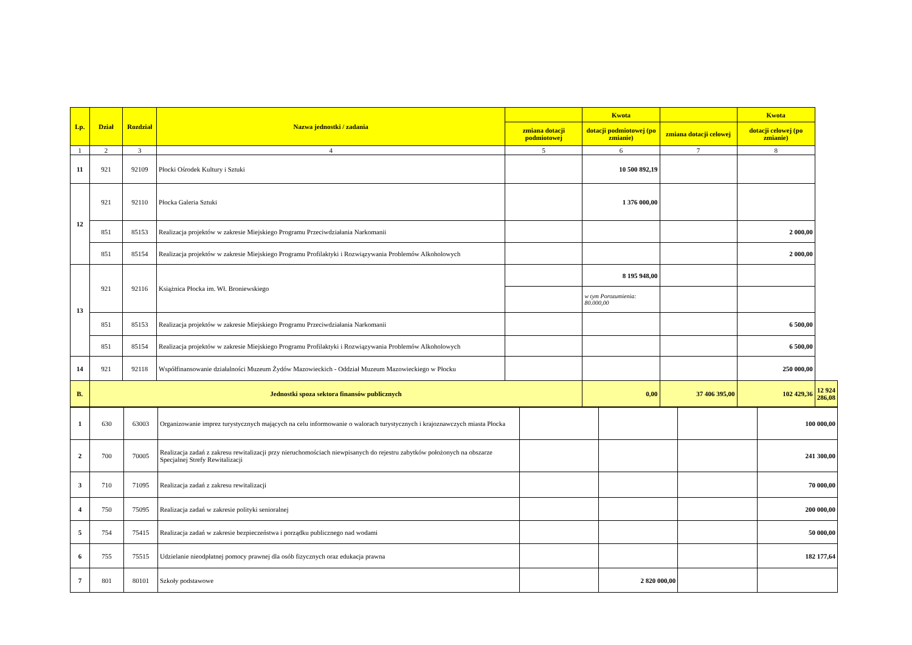| Lp. | Dział | Rozdział | Nazwa jednostki / zadania | | Kwota | | Kwota | |
| --- | --- | --- | --- | --- | --- | --- | --- | --- |
| | | | | zmiana dotacji podmiotowej | dotacji podmiotowej (po zmianie) | zmiana dotacji celowej | dotacji celowej (po zmianie) | |
| 1 | 2 | 3 | 4 | 5 | 6 | 7 | 8 | |
| 11 | 921 | 92109 | Płocki Ośrodek Kultury i Sztuki | | 10 500 892,19 | | | |
| 12 | 921 | 92110 | Płocka Galeria Sztuki | | 1 376 000,00 | | | |
| | 851 | 85153 | Realizacja projektów w zakresie Miejskiego Programu Przeciwdziałania Narkomanii | | | | 2 000,00 | |
| | 851 | 85154 | Realizacja projektów w zakresie Miejskiego Programu Profilaktyki i Rozwiązywania Problemów Alkoholowych | | | | 2 000,00 | |
| 13 | 921 | 92116 | Książnica Płocka im. Wł. Broniewskiego | | 8 195 948,00 | | | |
| | | | | | w tym Porozumienia: 80.000,00 | | | |
| | 851 | 85153 | Realizacja projektów w zakresie Miejskiego Programu Przeciwdziałania Narkomanii | | | | 6 500,00 | |
| | 851 | 85154 | Realizacja projektów w zakresie Miejskiego Programu Profilaktyki i Rozwiązywania Problemów Alkoholowych | | | | 6 500,00 | |
| 14 | 921 | 92118 | Współfinansowanie działalności Muzeum Żydów Mazowieckich - Oddział Muzeum Mazowieckiego w Płocku | | | | 250 000,00 | |
| B. | Jednostki spoza sektora finansów publicznych | | | | 0,00 | 37 406 395,00 | 102 429,36 | 12 924 286,08 |
| 1 | 630 | 63003 | Organizowanie imprez turystycznych mających na celu informowanie o walorach turystycznych i krajoznawczych miasta Płocka | | | | 100 000,00 |
| 2 | 700 | 70005 | Realizacja zadań z zakresu rewitalizacji przy nieruchomościach niewpisanych do rejestru zabytków położonych na obszarze Specjalnej Strefy Rewitalizacji | | | | 241 300,00 |
| 3 | 710 | 71095 | Realizacja zadań z zakresu rewitalizacji | | | | 70 000,00 |
| 4 | 750 | 75095 | Realizacja zadań w zakresie polityki senioralnej | | | | 200 000,00 |
| 5 | 754 | 75415 | Realizacja zadań w zakresie bezpieczeństwa i porządku publicznego nad wodami | | | | 50 000,00 |
| 6 | 755 | 75515 | Udzielanie nieodpłatnej pomocy prawnej dla osób fizycznych oraz edukacja prawna | | | | 182 177,64 |
| 7 | 801 | 80101 | Szkoły podstawowe | | 2 820 000,00 | | |